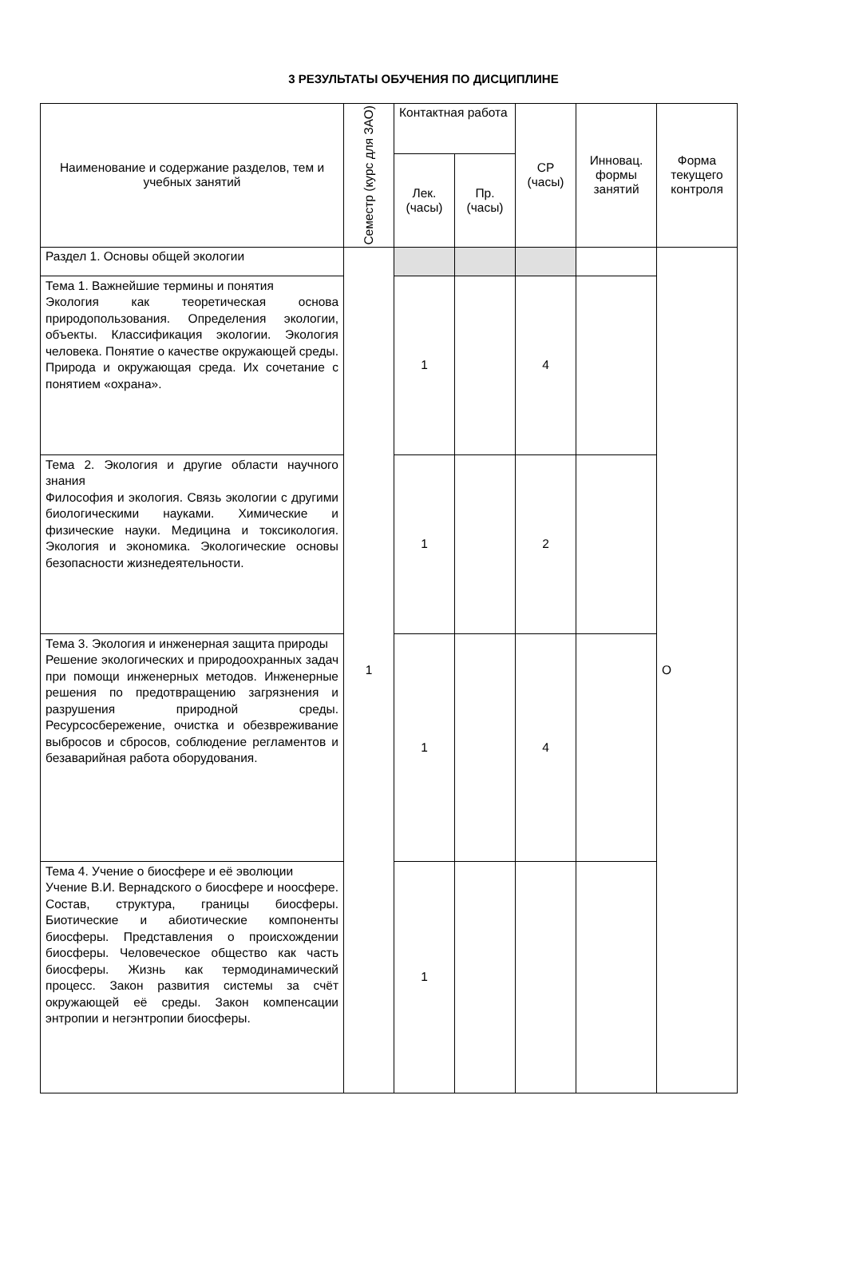3 РЕЗУЛЬТАТЫ ОБУЧЕНИЯ ПО ДИСЦИПЛИНЕ
| Наименование и содержание разделов, тем и учебных занятий | Семестр (курс для ЗАО) | Контактная работа | | СР (часы) | Инновац. формы занятий | Форма текущего контроля |
| --- | --- | --- | --- | --- | --- | --- |
| | | Лек. (часы) | Пр. (часы) | | | |
| Раздел 1. Основы общей экологии | 1 | | | | | О |
| Тема 1. Важнейшие термины и понятия Экология как теоретическая основа природопользования. Определения экологии, объекты. Классификация экологии. Экология человека. Понятие о качестве окружающей среды. Природа и окружающая среда. Их сочетание с понятием «охрана». | | 1 | | 4 | | |
| Тема 2. Экология и другие области научного знания Философия и экология. Связь экологии с другими биологическими науками. Химические и физические науки. Медицина и токсикология. Экология и экономика. Экологические основы безопасности жизнедеятельности. | | 1 | | 2 | | |
| Тема 3. Экология и инженерная защита природы Решение экологических и природоохранных задач при помощи инженерных методов. Инженерные решения по предотвращению загрязнения и разрушения природной среды. Ресурсосбережение, очистка и обезвреживание выбросов и сбросов, соблюдение регламентов и безаварийная работа оборудования. | | 1 | | 4 | | |
| Тема 4. Учение о биосфере и её эволюции Учение В.И. Вернадского о биосфере и ноосфере. Состав, структура, границы биосферы. Биотические и абиотические компоненты биосферы. Представления о происхождении биосферы. Человеческое общество как часть биосферы. Жизнь как термодинамический процесс. Закон развития системы за счёт окружающей её среды. Закон компенсации энтропии и негэнтропии биосферы. | | 1 | | | | |